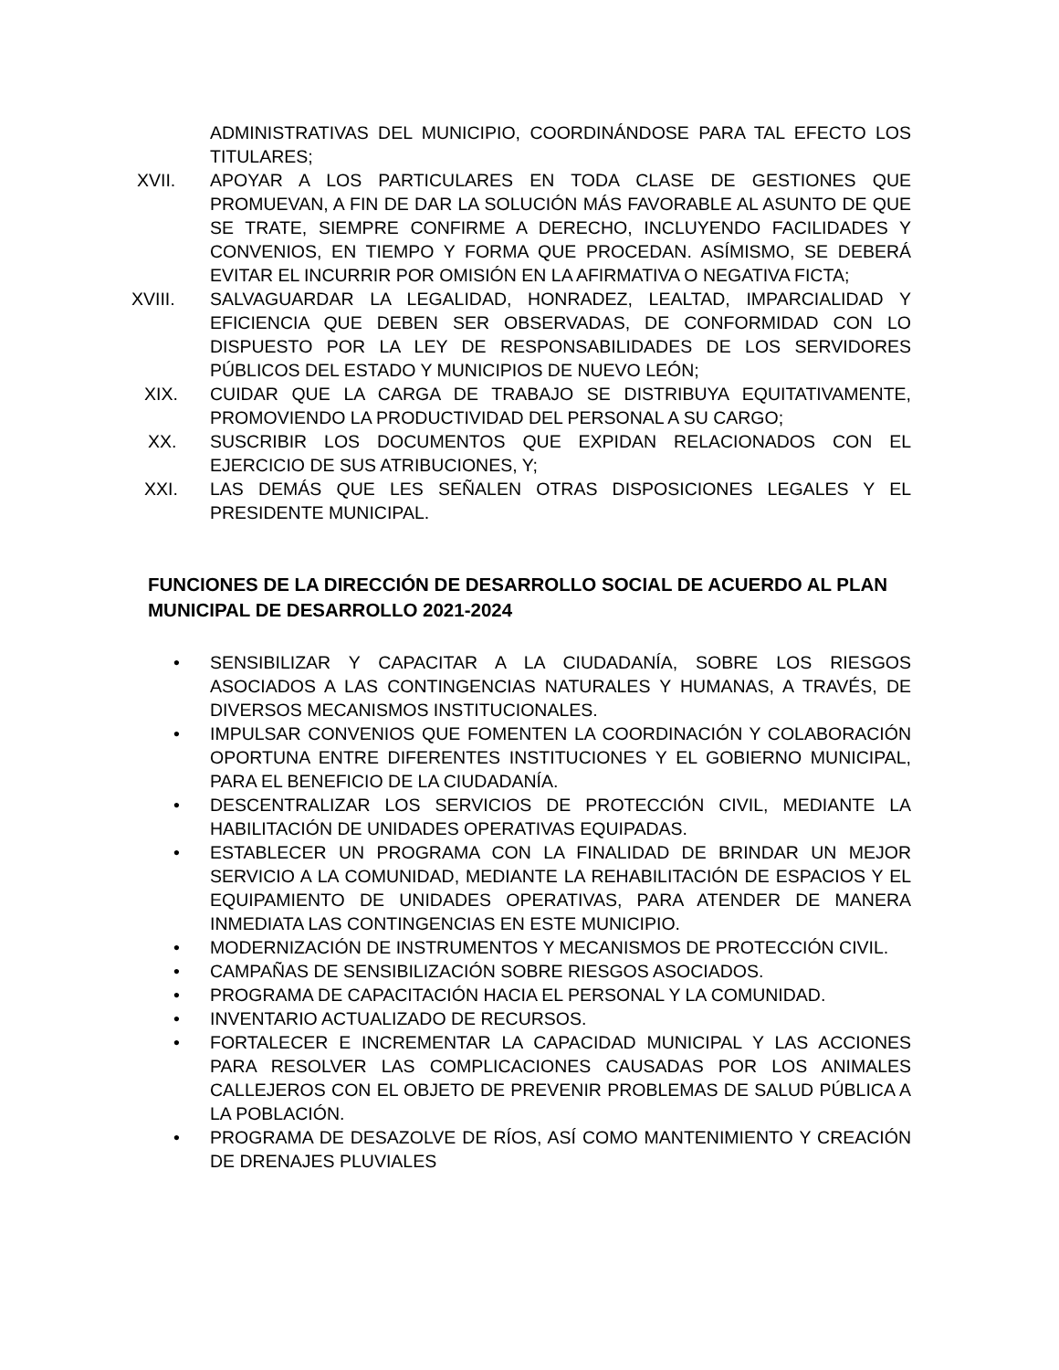ADMINISTRATIVAS DEL MUNICIPIO, COORDINÁNDOSE PARA TAL EFECTO LOS TITULARES;
XVII. APOYAR A LOS PARTICULARES EN TODA CLASE DE GESTIONES QUE PROMUEVAN, A FIN DE DAR LA SOLUCIÓN MÁS FAVORABLE AL ASUNTO DE QUE SE TRATE, SIEMPRE CONFIRME A DERECHO, INCLUYENDO FACILIDADES Y CONVENIOS, EN TIEMPO Y FORMA QUE PROCEDAN. ASÍMISMO, SE DEBERÁ EVITAR EL INCURRIR POR OMISIÓN EN LA AFIRMATIVA O NEGATIVA FICTA;
XVIII. SALVAGUARDAR LA LEGALIDAD, HONRADEZ, LEALTAD, IMPARCIALIDAD Y EFICIENCIA QUE DEBEN SER OBSERVADAS, DE CONFORMIDAD CON LO DISPUESTO POR LA LEY DE RESPONSABILIDADES DE LOS SERVIDORES PÚBLICOS DEL ESTADO Y MUNICIPIOS DE NUEVO LEÓN;
XIX. CUIDAR QUE LA CARGA DE TRABAJO SE DISTRIBUYA EQUITATIVAMENTE, PROMOVIENDO LA PRODUCTIVIDAD DEL PERSONAL A SU CARGO;
XX. SUSCRIBIR LOS DOCUMENTOS QUE EXPIDAN RELACIONADOS CON EL EJERCICIO DE SUS ATRIBUCIONES, Y;
XXI. LAS DEMÁS QUE LES SEÑALEN OTRAS DISPOSICIONES LEGALES Y EL PRESIDENTE MUNICIPAL.
FUNCIONES DE LA DIRECCIÓN DE DESARROLLO SOCIAL DE ACUERDO AL PLAN MUNICIPAL DE DESARROLLO 2021-2024
• SENSIBILIZAR Y CAPACITAR A LA CIUDADANÍA, SOBRE LOS RIESGOS ASOCIADOS A LAS CONTINGENCIAS NATURALES Y HUMANAS, A TRAVÉS, DE DIVERSOS MECANISMOS INSTITUCIONALES.
• IMPULSAR CONVENIOS QUE FOMENTEN LA COORDINACIÓN Y COLABORACIÓN OPORTUNA ENTRE DIFERENTES INSTITUCIONES Y EL GOBIERNO MUNICIPAL, PARA EL BENEFICIO DE LA CIUDADANÍA.
• DESCENTRALIZAR LOS SERVICIOS DE PROTECCIÓN CIVIL, MEDIANTE LA HABILITACIÓN DE UNIDADES OPERATIVAS EQUIPADAS.
• ESTABLECER UN PROGRAMA CON LA FINALIDAD DE BRINDAR UN MEJOR SERVICIO A LA COMUNIDAD, MEDIANTE LA REHABILITACIÓN DE ESPACIOS Y EL EQUIPAMIENTO DE UNIDADES OPERATIVAS, PARA ATENDER DE MANERA INMEDIATA LAS CONTINGENCIAS EN ESTE MUNICIPIO.
• MODERNIZACIÓN DE INSTRUMENTOS Y MECANISMOS DE PROTECCIÓN CIVIL.
• CAMPAÑAS DE SENSIBILIZACIÓN SOBRE RIESGOS ASOCIADOS.
• PROGRAMA DE CAPACITACIÓN HACIA EL PERSONAL Y LA COMUNIDAD.
• INVENTARIO ACTUALIZADO DE RECURSOS.
• FORTALECER E INCREMENTAR LA CAPACIDAD MUNICIPAL Y LAS ACCIONES PARA RESOLVER LAS COMPLICACIONES CAUSADAS POR LOS ANIMALES CALLEJEROS CON EL OBJETO DE PREVENIR PROBLEMAS DE SALUD PÚBLICA A LA POBLACIÓN.
• PROGRAMA DE DESAZOLVE DE RÍOS, ASÍ COMO MANTENIMIENTO Y CREACIÓN DE DRENAJES PLUVIALES